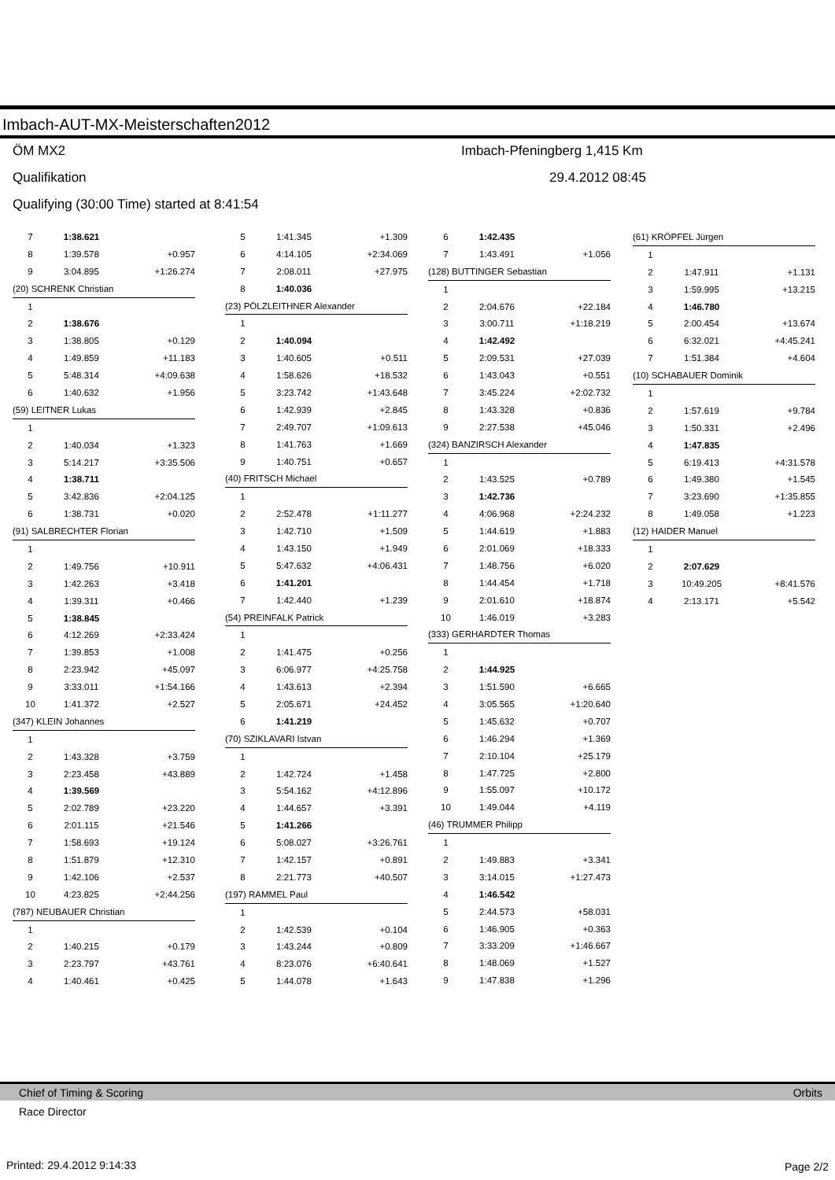Imbach-AUT-MX-Meisterschaften2012
ÖM MX2 Imbach-Pfeningberg 1,415 Km
Qualifikation 29.4.2012 08:45
Qualifying (30:00 Time) started at 8:41:54
| 7 | 1:38.621 | |
| 8 | 1:39.578 | +0.957 |
| 9 | 3:04.895 | +1:26.274 |
| (20) SCHRENK Christian | | |
| 1 | | |
| 2 | 1:38.676 | |
| 3 | 1:38.805 | +0.129 |
| 4 | 1:49.859 | +11.183 |
| 5 | 5:48.314 | +4:09.638 |
| 6 | 1:40.632 | +1.956 |
| (59) LEITNER Lukas | | |
| 1 | | |
| 2 | 1:40.034 | +1.323 |
| 3 | 5:14.217 | +3:35.506 |
| 4 | 1:38.711 | |
| 5 | 3:42.836 | +2:04.125 |
| 6 | 1:38.731 | +0.020 |
| (91) SALBRECHTER Florian | | |
| 1 | | |
| 2 | 1:49.756 | +10.911 |
| 3 | 1:42.263 | +3.418 |
| 4 | 1:39.311 | +0.466 |
| 5 | 1:38.845 | |
| 6 | 4:12.269 | +2:33.424 |
| 7 | 1:39.853 | +1.008 |
| 8 | 2:23.942 | +45.097 |
| 9 | 3:33.011 | +1:54.166 |
| 10 | 1:41.372 | +2.527 |
| (347) KLEIN Johannes | | |
| 1 | | |
| 2 | 1:43.328 | +3.759 |
| 3 | 2:23.458 | +43.889 |
| 4 | 1:39.569 | |
| 5 | 2:02.789 | +23.220 |
| 6 | 2:01.115 | +21.546 |
| 7 | 1:58.693 | +19.124 |
| 8 | 1:51.879 | +12.310 |
| 9 | 1:42.106 | +2.537 |
| 10 | 4:23.825 | +2:44.256 |
| (787) NEUBAUER Christian | | |
| 1 | | |
| 2 | 1:40.215 | +0.179 |
| 3 | 2:23.797 | +43.761 |
| 4 | 1:40.461 | +0.425 |
| 5 | 1:41.345 | +1.309 |
| 6 | 4:14.105 | +2:34.069 |
| 7 | 2:08.011 | +27.975 |
| 8 | 1:40.036 | |
| (23) PÖLZLEITHNER Alexander | | |
| 1 | | |
| 2 | 1:40.094 | |
| 3 | 1:40.605 | +0.511 |
| 4 | 1:58.626 | +18.532 |
| 5 | 3:23.742 | +1:43.648 |
| 6 | 1:42.939 | +2.845 |
| 7 | 2:49.707 | +1:09.613 |
| 8 | 1:41.763 | +1.669 |
| 9 | 1:40.751 | +0.657 |
| (40) FRITSCH Michael | | |
| 1 | | |
| 2 | 2:52.478 | +1:11.277 |
| 3 | 1:42.710 | +1.509 |
| 4 | 1:43.150 | +1.949 |
| 5 | 5:47.632 | +4:06.431 |
| 6 | 1:41.201 | |
| 7 | 1:42.440 | +1.239 |
| (54) PREINFALK Patrick | | |
| 1 | | |
| 2 | 1:41.475 | +0.256 |
| 3 | 6:06.977 | +4:25.758 |
| 4 | 1:43.613 | +2.394 |
| 5 | 2:05.671 | +24.452 |
| 6 | 1:41.219 | |
| (70) SZIKLAVARI Istvan | | |
| 1 | | |
| 2 | 1:42.724 | +1.458 |
| 3 | 5:54.162 | +4:12.896 |
| 4 | 1:44.657 | +3.391 |
| 5 | 1:41.266 | |
| 6 | 5:08.027 | +3:26.761 |
| 7 | 1:42.157 | +0.891 |
| 8 | 2:21.773 | +40.507 |
| (197) RAMMEL Paul | | |
| 1 | | |
| 2 | 1:42.539 | +0.104 |
| 3 | 1:43.244 | +0.809 |
| 4 | 8:23.076 | +6:40.641 |
| 5 | 1:44.078 | +1.643 |
| 6 | 1:42.435 | |
| 7 | 1:43.491 | +1.056 |
| (128) BUTTINGER Sebastian | | |
| 1 | | |
| 2 | 2:04.676 | +22.184 |
| 3 | 3:00.711 | +1:18.219 |
| 4 | 1:42.492 | |
| 5 | 2:09.531 | +27.039 |
| 6 | 1:43.043 | +0.551 |
| 7 | 3:45.224 | +2:02.732 |
| 8 | 1:43.328 | +0.836 |
| 9 | 2:27.538 | +45.046 |
| (324) BANZIRSCH Alexander | | |
| 1 | | |
| 2 | 1:43.525 | +0.789 |
| 3 | 1:42.736 | |
| 4 | 4:06.968 | +2:24.232 |
| 5 | 1:44.619 | +1.883 |
| 6 | 2:01.069 | +18.333 |
| 7 | 1:48.756 | +6.020 |
| 8 | 1:44.454 | +1.718 |
| 9 | 2:01.610 | +18.874 |
| 10 | 1:46.019 | +3.283 |
| (333) GERHARDTER Thomas | | |
| 1 | | |
| 2 | 1:44.925 | |
| 3 | 1:51.590 | +6.665 |
| 4 | 3:05.565 | +1:20.640 |
| 5 | 1:45.632 | +0.707 |
| 6 | 1:46.294 | +1.369 |
| 7 | 2:10.104 | +25.179 |
| 8 | 1:47.725 | +2.800 |
| 9 | 1:55.097 | +10.172 |
| 10 | 1:49.044 | +4.119 |
| (46) TRUMMER Philipp | | |
| 1 | | |
| 2 | 1:49.883 | +3.341 |
| 3 | 3:14.015 | +1:27.473 |
| 4 | 1:46.542 | |
| 5 | 2:44.573 | +58.031 |
| 6 | 1:46.905 | +0.363 |
| 7 | 3:33.209 | +1:46.667 |
| 8 | 1:48.069 | +1.527 |
| 9 | 1:47.838 | +1.296 |
| (61) KRÖPFEL Jürgen | | |
| 1 | | |
| 2 | 1:47.911 | +1.131 |
| 3 | 1:59.995 | +13.215 |
| 4 | 1:46.780 | |
| 5 | 2:00.454 | +13.674 |
| 6 | 6:32.021 | +4:45.241 |
| 7 | 1:51.384 | +4.604 |
| (10) SCHABAUER Dominik | | |
| 1 | | |
| 2 | 1:57.619 | +9.784 |
| 3 | 1:50.331 | +2.496 |
| 4 | 1:47.835 | |
| 5 | 6:19.413 | +4:31.578 |
| 6 | 1:49.380 | +1.545 |
| 7 | 3:23.690 | +1:35.855 |
| 8 | 1:49.058 | +1.223 |
| (12) HAIDER Manuel | | |
| 1 | | |
| 2 | 2:07.629 | |
| 3 | 10:49.205 | +8:41.576 |
| 4 | 2:13.171 | +5.542 |
Chief of Timing & Scoring Orbits
Race Director
Printed: 29.4.2012 9:14:33 Page 2/2